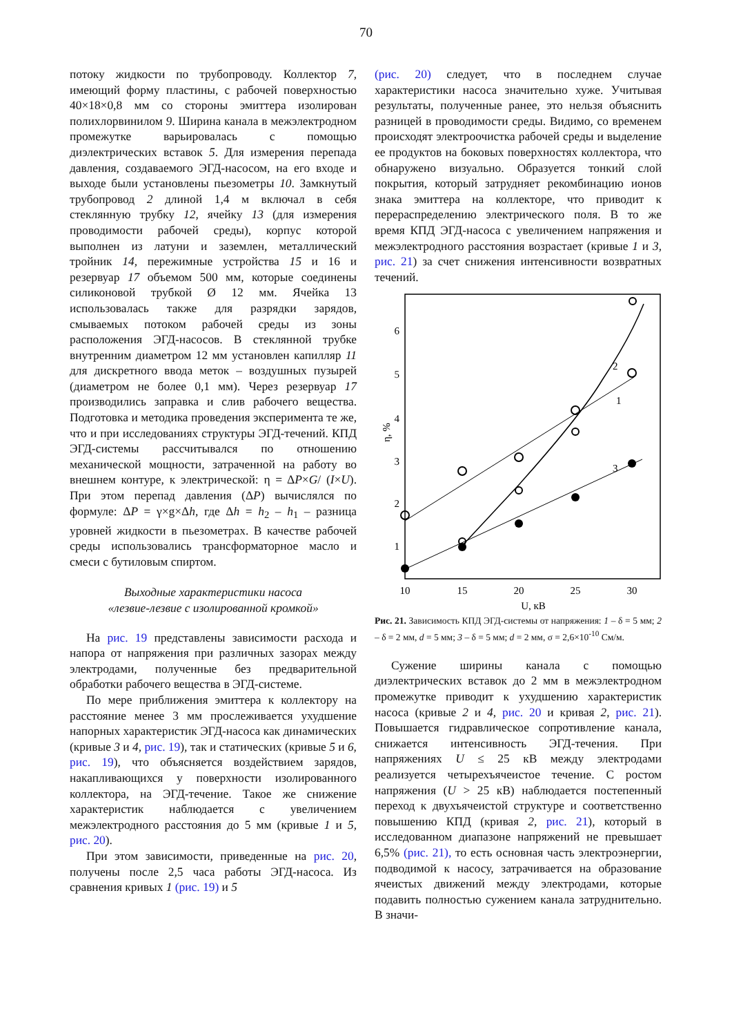70
потоку жидкости по трубопроводу. Коллектор 7, имеющий форму пластины, с рабочей поверхностью 40×18×0,8 мм со стороны эмиттера изолирован полихлорвинилом 9. Ширина канала в межэлектродном промежутке варьировалась с помощью диэлектрических вставок 5. Для измерения перепада давления, создаваемого ЭГД-насосом, на его входе и выходе были установлены пьезометры 10. Замкнутый трубопровод 2 длиной 1,4 м включал в себя стеклянную трубку 12, ячейку 13 (для измерения проводимости рабочей среды), корпус которой выполнен из латуни и заземлен, металлический тройник 14, пережимные устройства 15 и 16 и резервуар 17 объемом 500 мм, которые соединены силиконовой трубкой Ø 12 мм. Ячейка 13 использовалась также для разрядки зарядов, смываемых потоком рабочей среды из зоны расположения ЭГД-насосов. В стеклянной трубке внутренним диаметром 12 мм установлен капилляр 11 для дискретного ввода меток – воздушных пузырей (диаметром не более 0,1 мм). Через резервуар 17 производились заправка и слив рабочего вещества. Подготовка и методика проведения эксперимента те же, что и при исследованиях структуры ЭГД-течений. КПД ЭГД-системы рассчитывался по отношению механической мощности, затраченной на работу во внешнем контуре, к электрической: η = ΔP×G/ (I×U). При этом перепад давления (ΔP) вычислялся по формуле: ΔP = γ×g×Δh, где Δh = h<sub>2</sub> – h<sub>1</sub> – разница уровней жидкости в пьезометрах. В качестве рабочей среды использовались трансформаторное масло и смеси с бутиловым спиртом.
Выходные характеристики насоса
«лезвие-лезвие с изолированной кромкой»
На рис. 19 представлены зависимости расхода и напора от напряжения при различных зазорах между электродами, полученные без предварительной обработки рабочего вещества в ЭГД-системе.
По мере приближения эмиттера к коллектору на расстояние менее 3 мм прослеживается ухудшение напорных характеристик ЭГД-насоса как динамических (кривые 3 и 4, рис. 19), так и статических (кривые 5 и 6, рис. 19), что объясняется воздействием зарядов, накапливающихся у поверхности изолированного коллектора, на ЭГД-течение. Такое же снижение характеристик наблюдается с увеличением межэлектродного расстояния до 5 мм (кривые 1 и 5, рис. 20).
При этом зависимости, приведенные на рис. 20, получены после 2,5 часа работы ЭГД-насоса. Из сравнения кривых 1 (рис. 19) и 5
(рис. 20) следует, что в последнем случае характеристики насоса значительно хуже. Учитывая результаты, полученные ранее, это нельзя объяснить разницей в проводимости среды. Видимо, со временем происходят электроочистка рабочей среды и выделение ее продуктов на боковых поверхностях коллектора, что обнаружено визуально. Образуется тонкий слой покрытия, который затрудняет рекомбинацию ионов знака эмиттера на коллекторе, что приводит к перераспределению электрического поля. В то же время КПД ЭГД-насоса с увеличением напряжения и межэлектродного расстояния возрастает (кривые 1 и 3, рис. 21) за счет снижения интенсивности возвратных течений.
1
2
3
4
5
6
η, %
10
15
20
25
30
U, кВ
2
1
3
Рис. 21. Зависимость КПД ЭГД-системы от напряжения: 1 – δ = 5 мм; 2 – δ = 2 мм, d = 5 мм; 3 – δ = 5 мм; d = 2 мм, σ = 2,6×10<sup>-10</sup> См/м.
Сужение ширины канала с помощью диэлектрических вставок до 2 мм в межэлектродном промежутке приводит к ухудшению характеристик насоса (кривые 2 и 4, рис. 20 и кривая 2, рис. 21). Повышается гидравлическое сопротивление канала, снижается интенсивность ЭГД-течения. При напряжениях U ≤ 25 кВ между электродами реализуется четырехъячеистое течение. С ростом напряжения (U > 25 кВ) наблюдается постепенный переход к двухъячеистой структуре и соответственно повышению КПД (кривая 2, рис. 21), который в исследованном диапазоне напряжений не превышает 6,5% (рис. 21), то есть основная часть электроэнергии, подводимой к насосу, затрачивается на образование ячеистых движений между электродами, которые подавить полностью сужением канала затруднительно. В значи-